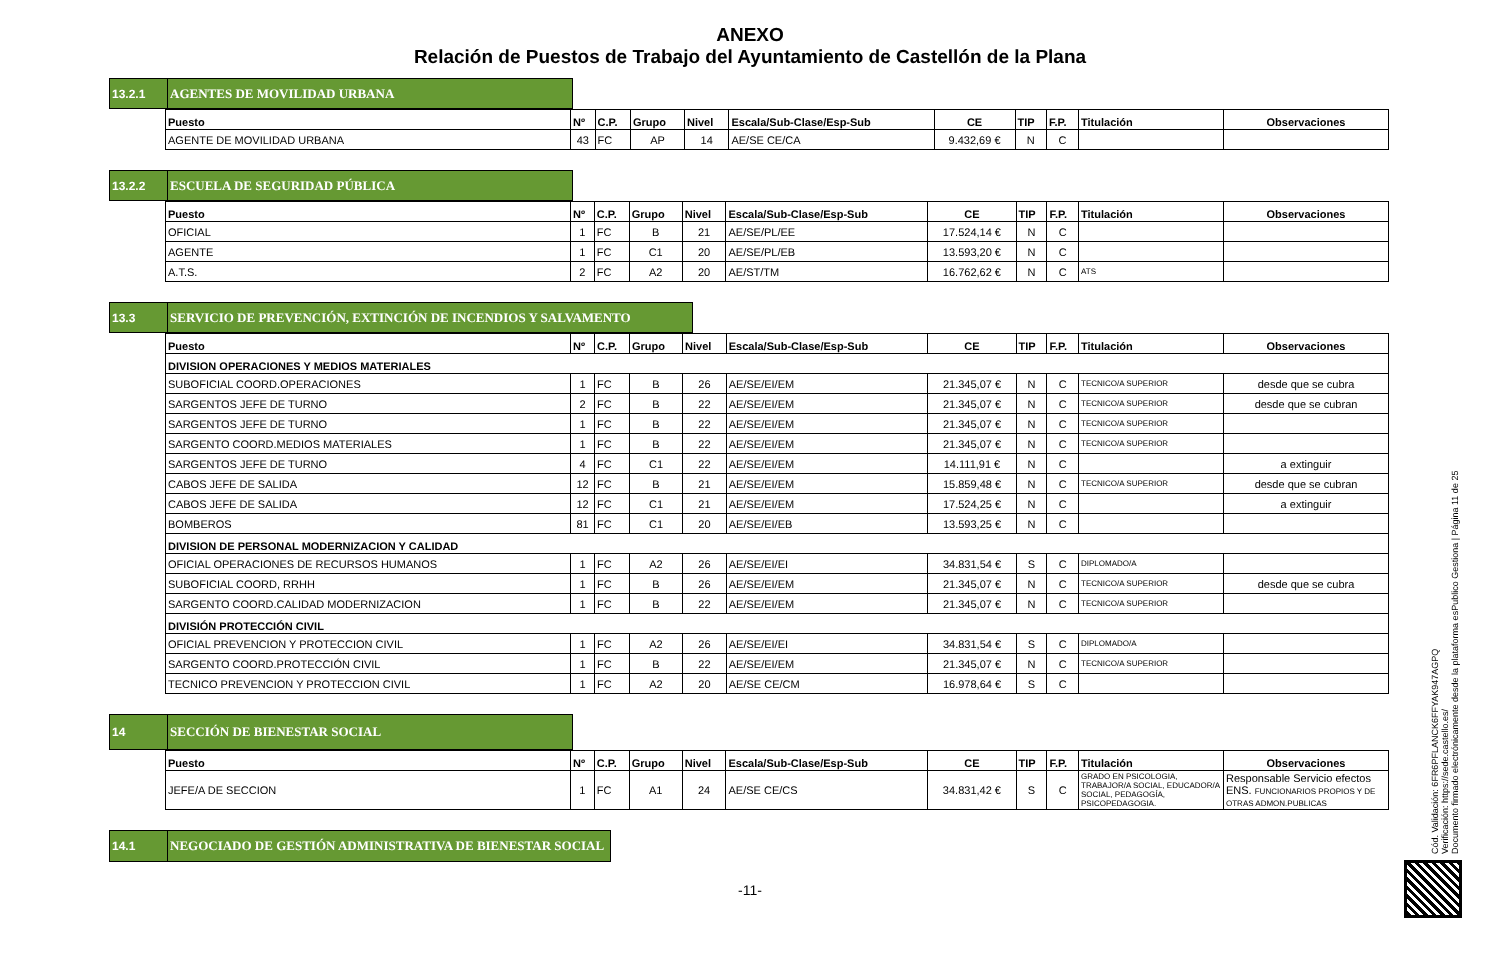ANEXO
Relación de Puestos de Trabajo del Ayuntamiento de Castellón de la Plana
13.2.1 AGENTES DE MOVILIDAD URBANA
| Puesto | Nº | C.P. | Grupo | Nivel | Escala/Sub-Clase/Esp-Sub | CE | TIP | F.P. | Titulación | Observaciones |
| --- | --- | --- | --- | --- | --- | --- | --- | --- | --- | --- |
| AGENTE DE MOVILIDAD URBANA | 43 | FC | AP | 14 | AE/SE CE/CA | 9.432,69 € | N | C | | |
13.2.2 ESCUELA DE SEGURIDAD PÚBLICA
| Puesto | Nº | C.P. | Grupo | Nivel | Escala/Sub-Clase/Esp-Sub | CE | TIP | F.P. | Titulación | Observaciones |
| --- | --- | --- | --- | --- | --- | --- | --- | --- | --- | --- |
| OFICIAL | 1 | FC | B | 21 | AE/SE/PL/EE | 17.524,14 € | N | C | | |
| AGENTE | 1 | FC | C1 | 20 | AE/SE/PL/EB | 13.593,20 € | N | C | | |
| A.T.S. | 2 | FC | A2 | 20 | AE/ST/TM | 16.762,62 € | N | C | ATS | |
13.3 SERVICIO DE PREVENCIÓN, EXTINCIÓN DE INCENDIOS Y SALVAMENTO
| Puesto | Nº | C.P. | Grupo | Nivel | Escala/Sub-Clase/Esp-Sub | CE | TIP | F.P. | Titulación | Observaciones |
| --- | --- | --- | --- | --- | --- | --- | --- | --- | --- | --- |
| DIVISION OPERACIONES Y MEDIOS MATERIALES | | | | | | | | | | |
| SUBOFICIAL COORD.OPERACIONES | 1 | FC | B | 26 | AE/SE/EI/EM | 21.345,07 € | N | C | TECNICO/A SUPERIOR | desde que se cubra |
| SARGENTOS JEFE DE TURNO | 2 | FC | B | 22 | AE/SE/EI/EM | 21.345,07 € | N | C | TECNICO/A SUPERIOR | desde que se cubran |
| SARGENTOS JEFE DE TURNO | 1 | FC | B | 22 | AE/SE/EI/EM | 21.345,07 € | N | C | TECNICO/A SUPERIOR | |
| SARGENTO COORD.MEDIOS MATERIALES | 1 | FC | B | 22 | AE/SE/EI/EM | 21.345,07 € | N | C | TECNICO/A SUPERIOR | |
| SARGENTOS JEFE DE TURNO | 4 | FC | C1 | 22 | AE/SE/EI/EM | 14.111,91 € | N | C | | a extinguir |
| CABOS JEFE DE SALIDA | 12 | FC | B | 21 | AE/SE/EI/EM | 15.859,48 € | N | C | TECNICO/A SUPERIOR | desde que se cubran |
| CABOS JEFE DE SALIDA | 12 | FC | C1 | 21 | AE/SE/EI/EM | 17.524,25 € | N | C | | a extinguir |
| BOMBEROS | 81 | FC | C1 | 20 | AE/SE/EI/EB | 13.593,25 € | N | C | | |
| DIVISION DE PERSONAL MODERNIZACION Y CALIDAD | | | | | | | | | | |
| OFICIAL OPERACIONES DE RECURSOS HUMANOS | 1 | FC | A2 | 26 | AE/SE/EI/EI | 34.831,54 € | S | C | DIPLOMADO/A | |
| SUBOFICIAL COORD, RRHH | 1 | FC | B | 26 | AE/SE/EI/EM | 21.345,07 € | N | C | TECNICO/A SUPERIOR | desde que se cubra |
| SARGENTO COORD.CALIDAD MODERNIZACION | 1 | FC | B | 22 | AE/SE/EI/EM | 21.345,07 € | N | C | TECNICO/A SUPERIOR | |
| DIVISIÓN PROTECCIÓN CIVIL | | | | | | | | | | |
| OFICIAL PREVENCION Y PROTECCION CIVIL | 1 | FC | A2 | 26 | AE/SE/EI/EI | 34.831,54 € | S | C | DIPLOMADO/A | |
| SARGENTO COORD.PROTECCIÓN CIVIL | 1 | FC | B | 22 | AE/SE/EI/EM | 21.345,07 € | N | C | TECNICO/A SUPERIOR | |
| TECNICO PREVENCION Y PROTECCION CIVIL | 1 | FC | A2 | 20 | AE/SE CE/CM | 16.978,64 € | S | C | | |
14 SECCIÓN DE BIENESTAR SOCIAL
| Puesto | Nº | C.P. | Grupo | Nivel | Escala/Sub-Clase/Esp-Sub | CE | TIP | F.P. | Titulación | Observaciones |
| --- | --- | --- | --- | --- | --- | --- | --- | --- | --- | --- |
| JEFE/A DE SECCION | 1 | FC | A1 | 24 | AE/SE CE/CS | 34.831,42 € | S | C | GRADO EN PSICOLOGIA, TRABAJOR/A SOCIAL, EDUCADOR/A SOCIAL, PEDAGOGÍA, PSICOPEDAGOGIA. | Responsable Servicio efectos ENS. FUNCIONARIOS PROPIOS Y DE OTRAS ADMON.PUBLICAS |
14.1 NEGOCIADO DE GESTIÓN ADMINISTRATIVA DE BIENESTAR SOCIAL
-11-
Cód. Validación: 6FR6PFLANCK6FFYAK947AGPQ
Verificación: https://sede.castello.es/
Documento firmado electrónicamente desde la plataforma esPublico Gestiona | Página 11 de 25